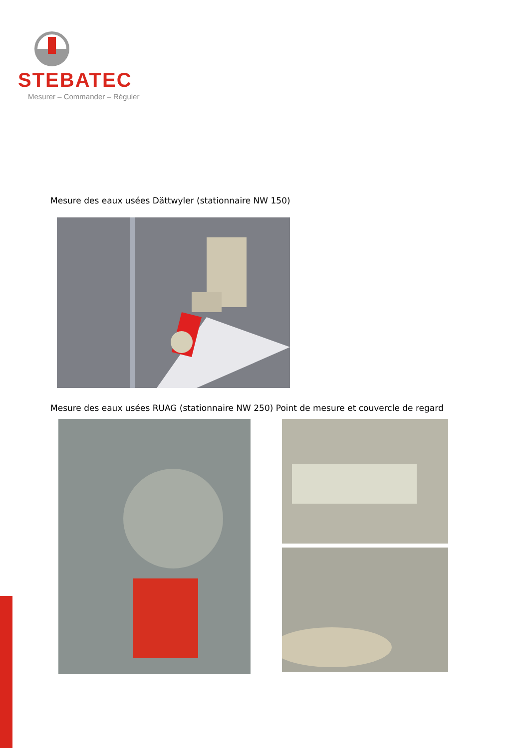STEBATEC
Mesurer – Commander – Réguler
Mesure des eaux usées Dättwyler (stationnaire NW 150)
Mesure des eaux usées RUAG (stationnaire NW 250) Point de mesure et couvercle de regard